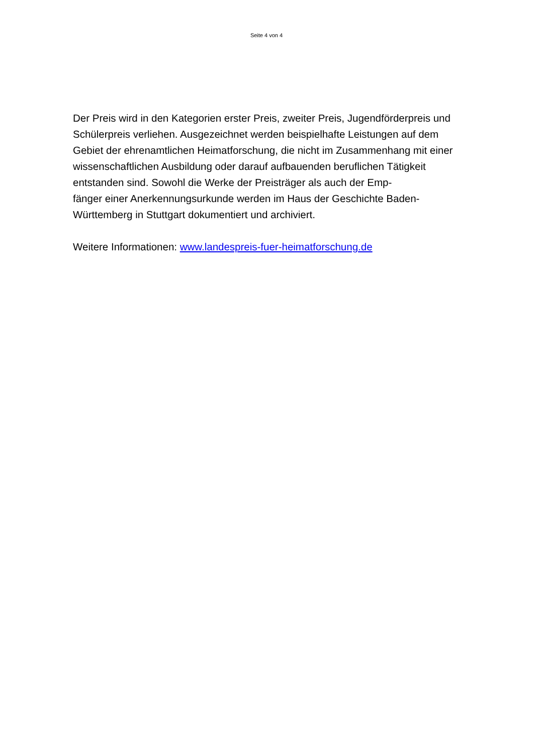Seite 4 von 4
Der Preis wird in den Kategorien erster Preis, zweiter Preis, Jugendförderpreis und Schülerpreis verliehen. Ausgezeichnet werden beispielhafte Leistungen auf dem Gebiet der ehrenamtlichen Heimatforschung, die nicht im Zusammenhang mit einer wissenschaftlichen Ausbildung oder darauf aufbauenden beruflichen Tätigkeit entstanden sind. Sowohl die Werke der Preisträger als auch der Emp-
fänger einer Anerkennungsurkunde werden im Haus der Geschichte Baden-
Württemberg in Stuttgart dokumentiert und archiviert.
Weitere Informationen: www.landespreis-fuer-heimatforschung.de